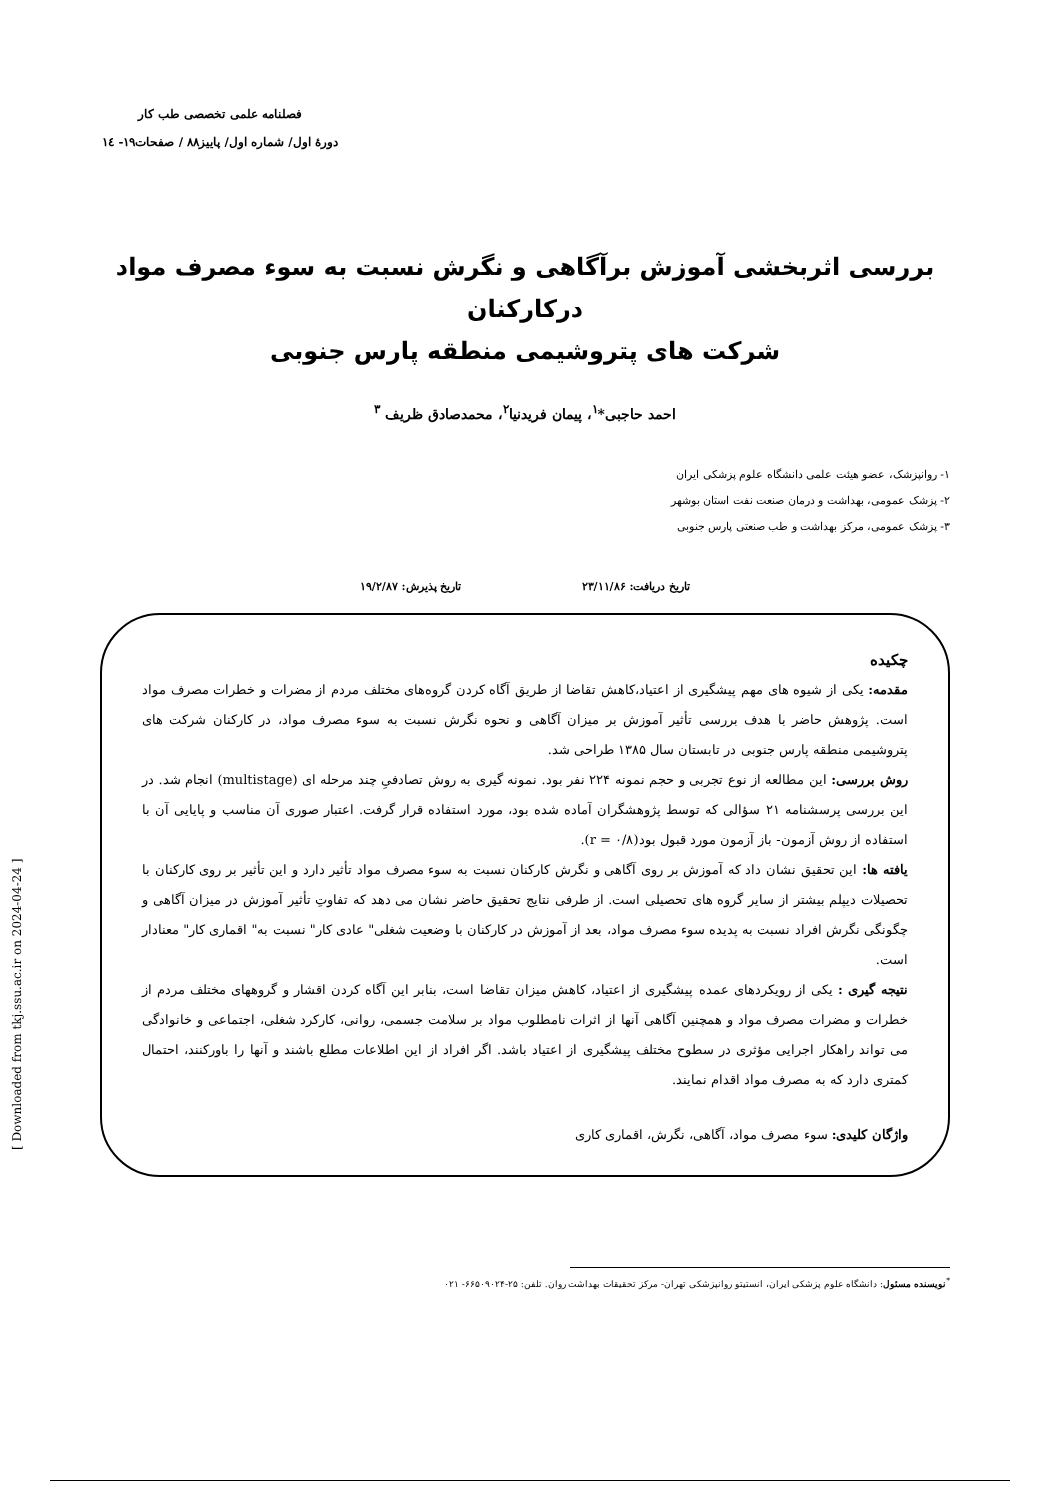فصلنامه علمی تخصصی طب کار
دورهٔ اول/ شماره اول/ پاییز۸۸ / صفحات۱۹- ۱٤
بررسی اثربخشی آموزش برآگاهی و نگرش نسبت به سوء مصرف مواد درکارکنان
شرکت های پتروشیمی منطقه پارس جنوبی
احمد حاجبی*<sup>۱</sup>، پیمان فریدنیا<sup>۲</sup>، محمدصادق ظریف <sup>۳</sup>
۱- روانپزشک، عضو هیئت علمی دانشگاه علوم پزشکی ایران
۲- پزشک عمومی، بهداشت و درمان صنعت نفت استان بوشهر
۳- پزشک عمومی، مرکز بهداشت و طب صنعتی پارس جنوبی
تاریخ دریافت: ۲۳/۱۱/۸۶ تاریخ پذیرش: ۱۹/۲/۸۷
چکیده
مقدمه: یکی از شیوه های مهم پیشگیری از اعتیاد،کاهش تقاضا از طریق آگاه کردن گروه‌های مختلف مردم از مضرات و خطرات مصرف مواد است. پژوهش حاضر با هدف بررسی تأثیر آموزش بر میزان آگاهی و نحوه نگرش نسبت به سوء مصرف مواد، در کارکنان شرکت های پتروشیمی منطقه پارس جنوبی در تابستان سال ۱۳۸۵ طراحی شد.
روش بررسی: این مطالعه از نوع تجربی و حجم نمونه ۲۲۴ نفر بود. نمونه گیری به روش تصادفیِ چند مرحله ای (multistage) انجام شد. در این بررسی پرسشنامه ۲۱ سؤالی که توسط پژوهشگران آماده شده بود، مورد استفاده قرار گرفت. اعتبار صوری آن مناسب و پایایی آن با استفاده از روش آزمون- باز آزمون مورد قبول بود(r = ۰/۸).
یافته ها: این تحقیق نشان داد که آموزش بر روی آگاهی و نگرش کارکنان نسبت به سوء مصرف مواد تأثیر دارد و این تأثیر بر روی کارکنان با تحصیلات دیپلم بیشتر از سایر گروه های تحصیلی است. از طرفی نتایج تحقیق حاضر نشان می دهد که تفاوتِ تأثیر آموزش در میزان آگاهی و چگونگی نگرش افراد نسبت به پدیده سوء مصرف مواد، بعد از آموزش در کارکنان با وضعیت شغلی" عادی کار" نسبت به" اقماری کار" معنادار است.
نتیجه گیری : یکی از رویکردهای عمده پیشگیری از اعتیاد، کاهش میزان تقاضا است، بنابر این آگاه کردن اقشار و گروههای مختلف مردم از خطرات و مضرات مصرف مواد و همچنین آگاهی آنها از اثرات نامطلوب مواد بر سلامت جسمی، روانی، کارکرد شغلی، اجتماعی و خانوادگی می تواند راهکار اجرایی مؤثری در سطوح مختلف پیشگیری از اعتیاد باشد. اگر افراد از این اطلاعات مطلع باشند و آنها را باورکنند، احتمال کمتری دارد که به مصرف مواد اقدام نمایند.
واژگان کلیدی: سوء مصرف مواد، آگاهی، نگرش، اقماری کاری
<sup>*</sup> نویسنده مسئول: دانشگاه علوم پزشکی ایران، انستیتو روانپزشکی تهران- مرکز تحقیقات بهداشت روان. تلفن: ۲۵-۶۶۵۰۹۰۲۴- ۰۲۱
[ Downloaded from tkj.ssu.ac.ir on 2024-04-24 ]